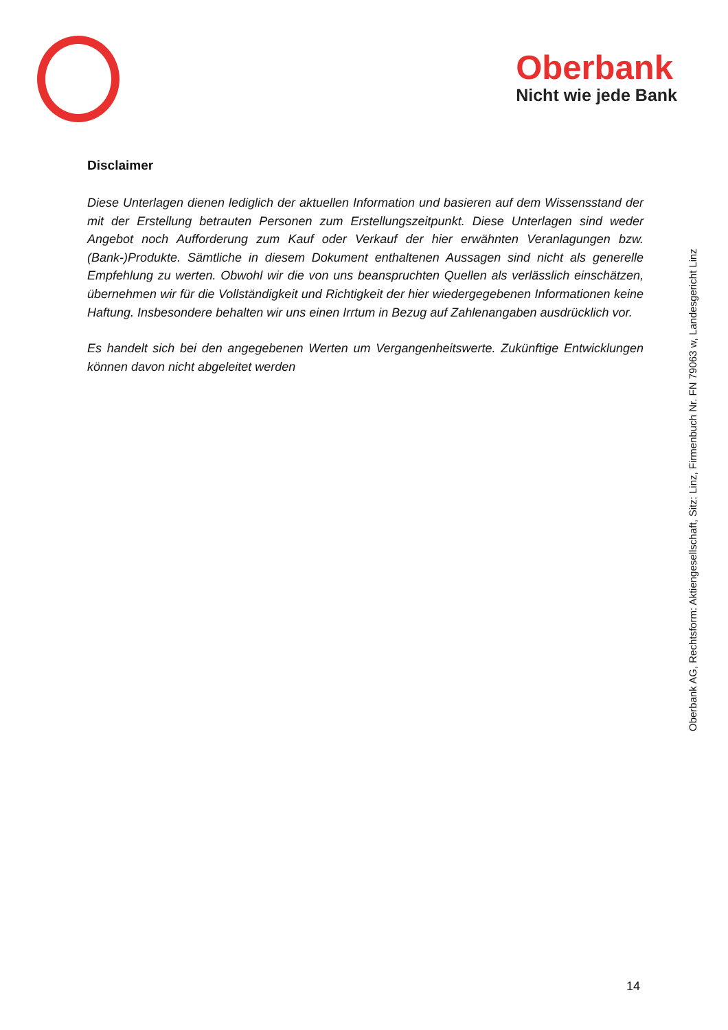Oberbank
Nicht wie jede Bank
Disclaimer
Diese Unterlagen dienen lediglich der aktuellen Information und basieren auf dem Wissensstand der mit der Erstellung betrauten Personen zum Erstellungszeitpunkt. Diese Unterlagen sind weder Angebot noch Aufforderung zum Kauf oder Verkauf der hier erwähnten Veranlagungen bzw. (Bank-)Produkte. Sämtliche in diesem Dokument enthaltenen Aussagen sind nicht als generelle Empfehlung zu werten. Obwohl wir die von uns beanspruchten Quellen als verlässlich einschätzen, übernehmen wir für die Vollständigkeit und Richtigkeit der hier wiedergegebenen Informationen keine Haftung. Insbesondere behalten wir uns einen Irrtum in Bezug auf Zahlenangaben ausdrücklich vor.
Es handelt sich bei den angegebenen Werten um Vergangenheitswerte. Zukünftige Entwicklungen können davon nicht abgeleitet werden
Oberbank AG, Rechtsform: Aktiengesellschaft, Sitz: Linz, Firmenbuch Nr. FN 79063 w, Landesgericht Linz
14